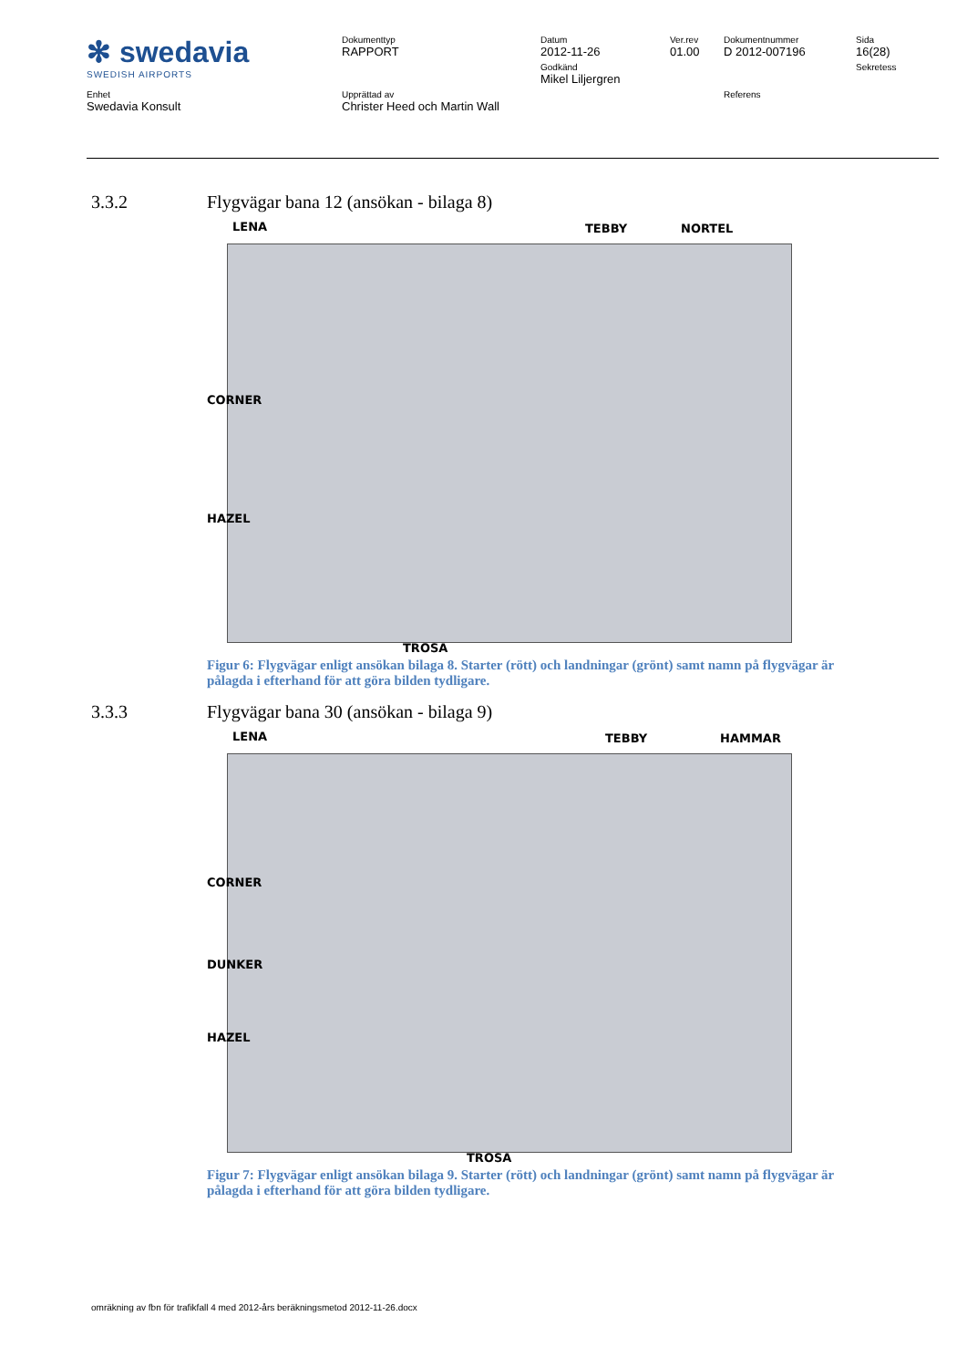| ✻ swedavia SWEDISH AIRPORTS | Dokumenttyp RAPPORT | Datum 2012-11-26 | Ver.rev 01.00 | Dokumentnummer D 2012-007196 | Sida 16(28) |
| | | Godkänd Mikel Liljergren | | | Sekretess |
| Enhet Swedavia Konsult | Upprättad av Christer Heed och Martin Wall | | | Referens | |
3.3.2 Flygvägar bana 12 (ansökan - bilaga 8)
LENA TEBBY NORTEL
CORNER
HAZEL
TROSA
Figur 6: Flygvägar enligt ansökan bilaga 8. Starter (rött) och landningar (grönt) samt namn på flygvägar är pålagda i efterhand för att göra bilden tydligare.
3.3.3 Flygvägar bana 30 (ansökan - bilaga 9)
LENA TEBBY HAMMAR
CORNER
DUNKER
HAZEL
TROSA
Figur 7: Flygvägar enligt ansökan bilaga 9. Starter (rött) och landningar (grönt) samt namn på flygvägar är pålagda i efterhand för att göra bilden tydligare.
omräkning av fbn för trafikfall 4 med 2012-års beräkningsmetod 2012-11-26.docx